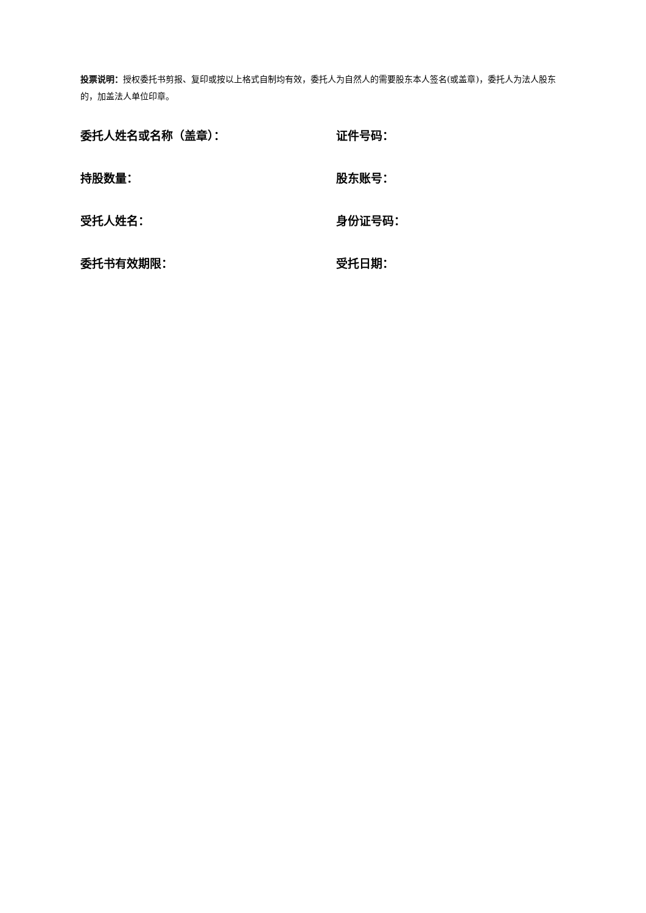投票说明：授权委托书剪报、复印或按以上格式自制均有效，委托人为自然人的需要股东本人签名(或盖章)，委托人为法人股东的，加盖法人单位印章。
委托人姓名或名称（盖章）： 证件号码：
持股数量： 股东账号：
受托人姓名： 身份证号码：
委托书有效期限： 受托日期：